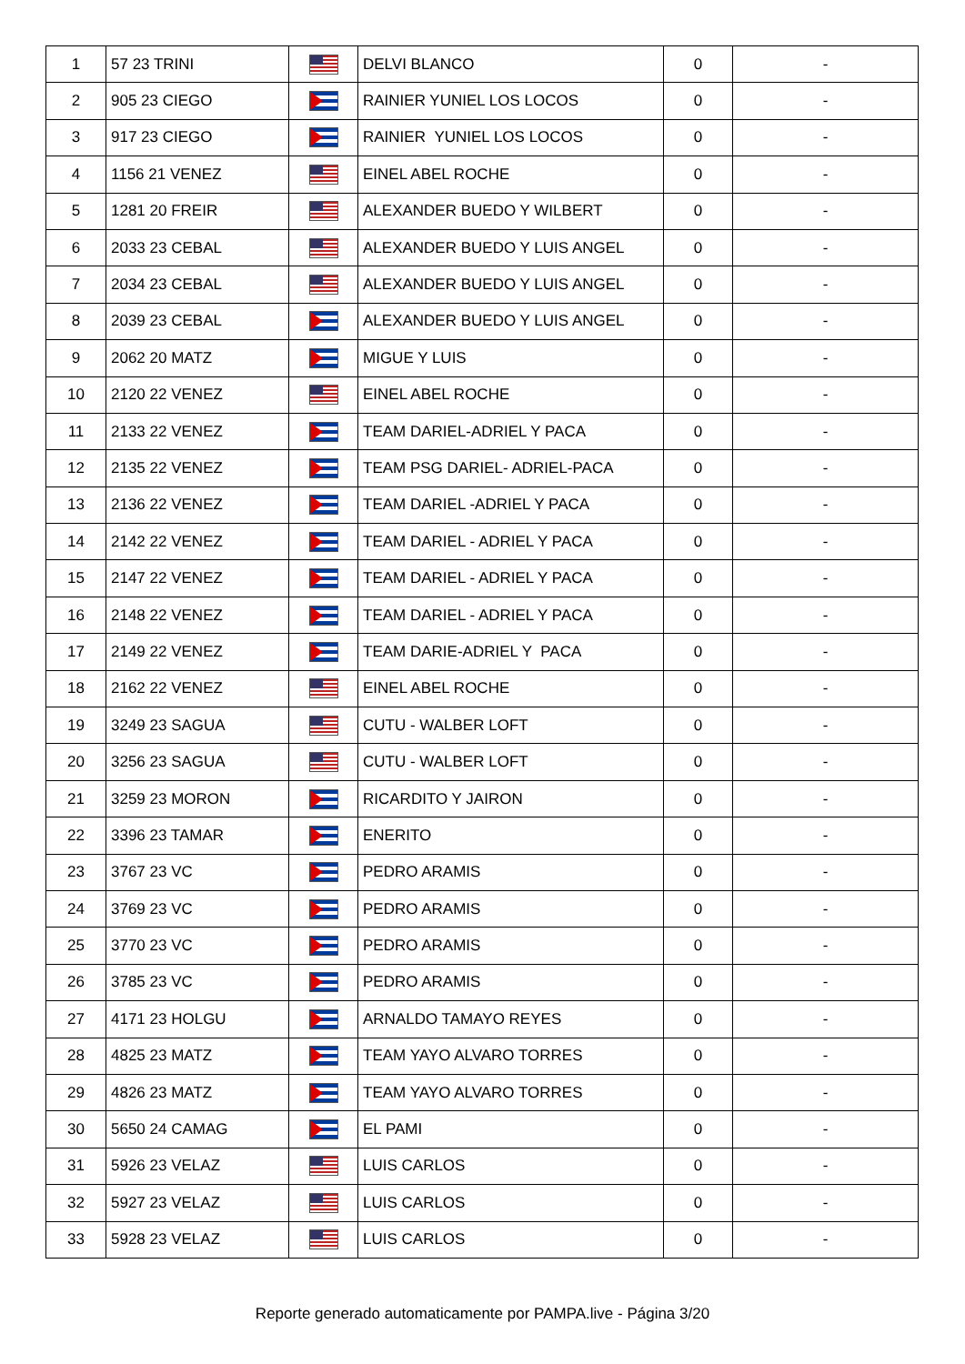| 1 | 57 23 TRINI | | DELVI BLANCO | 0 | - |
| 2 | 905 23 CIEGO | | RAINIER YUNIEL LOS LOCOS | 0 | - |
| 3 | 917 23 CIEGO | | RAINIER YUNIEL LOS LOCOS | 0 | - |
| 4 | 1156 21 VENEZ | | EINEL ABEL ROCHE | 0 | - |
| 5 | 1281 20 FREIR | | ALEXANDER BUEDO Y WILBERT | 0 | - |
| 6 | 2033 23 CEBAL | | ALEXANDER BUEDO Y LUIS ANGEL | 0 | - |
| 7 | 2034 23 CEBAL | | ALEXANDER BUEDO Y LUIS ANGEL | 0 | - |
| 8 | 2039 23 CEBAL | | ALEXANDER BUEDO Y LUIS ANGEL | 0 | - |
| 9 | 2062 20 MATZ | | MIGUE Y LUIS | 0 | - |
| 10 | 2120 22 VENEZ | | EINEL ABEL ROCHE | 0 | - |
| 11 | 2133 22 VENEZ | | TEAM DARIEL-ADRIEL Y PACA | 0 | - |
| 12 | 2135 22 VENEZ | | TEAM PSG DARIEL- ADRIEL-PACA | 0 | - |
| 13 | 2136 22 VENEZ | | TEAM DARIEL -ADRIEL Y PACA | 0 | - |
| 14 | 2142 22 VENEZ | | TEAM DARIEL - ADRIEL Y PACA | 0 | - |
| 15 | 2147 22 VENEZ | | TEAM DARIEL - ADRIEL Y PACA | 0 | - |
| 16 | 2148 22 VENEZ | | TEAM DARIEL - ADRIEL Y PACA | 0 | - |
| 17 | 2149 22 VENEZ | | TEAM DARIE-ADRIEL Y PACA | 0 | - |
| 18 | 2162 22 VENEZ | | EINEL ABEL ROCHE | 0 | - |
| 19 | 3249 23 SAGUA | | CUTU - WALBER LOFT | 0 | - |
| 20 | 3256 23 SAGUA | | CUTU - WALBER LOFT | 0 | - |
| 21 | 3259 23 MORON | | RICARDITO Y JAIRON | 0 | - |
| 22 | 3396 23 TAMAR | | ENERITO | 0 | - |
| 23 | 3767 23 VC | | PEDRO ARAMIS | 0 | - |
| 24 | 3769 23 VC | | PEDRO ARAMIS | 0 | - |
| 25 | 3770 23 VC | | PEDRO ARAMIS | 0 | - |
| 26 | 3785 23 VC | | PEDRO ARAMIS | 0 | - |
| 27 | 4171 23 HOLGU | | ARNALDO TAMAYO REYES | 0 | - |
| 28 | 4825 23 MATZ | | TEAM YAYO ALVARO TORRES | 0 | - |
| 29 | 4826 23 MATZ | | TEAM YAYO ALVARO TORRES | 0 | - |
| 30 | 5650 24 CAMAG | | EL PAMI | 0 | - |
| 31 | 5926 23 VELAZ | | LUIS CARLOS | 0 | - |
| 32 | 5927 23 VELAZ | | LUIS CARLOS | 0 | - |
| 33 | 5928 23 VELAZ | | LUIS CARLOS | 0 | - |
Reporte generado automaticamente por PAMPA.live - Página 3/20